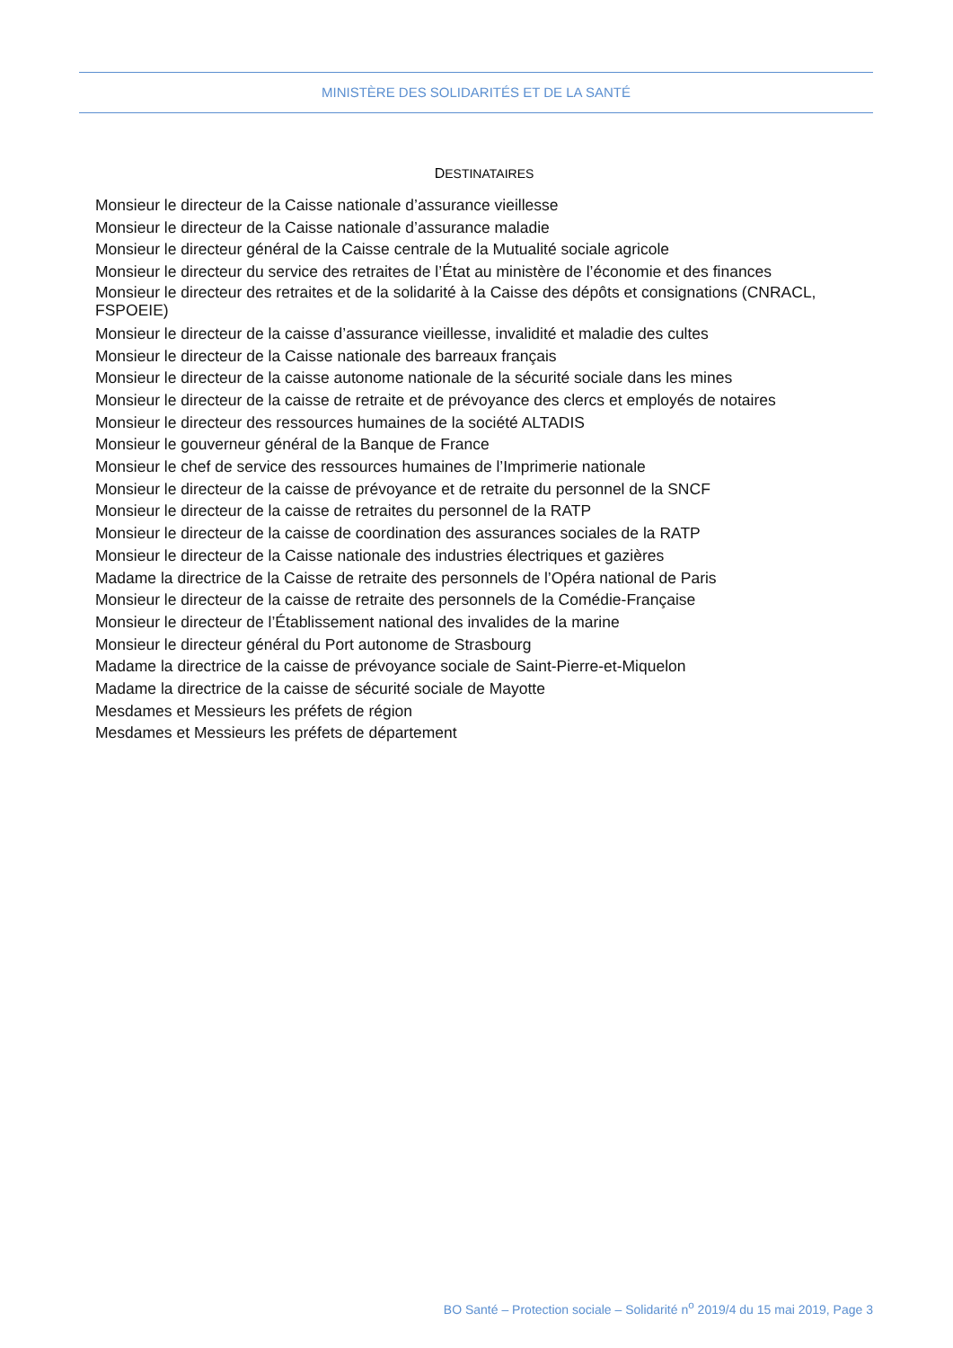MINISTÈRE DES SOLIDARITÉS ET DE LA SANTÉ
DESTINATAIRES
Monsieur le directeur de la Caisse nationale d’assurance vieillesse
Monsieur le directeur de la Caisse nationale d’assurance maladie
Monsieur le directeur général de la Caisse centrale de la Mutualité sociale agricole
Monsieur le directeur du service des retraites de l’État au ministère de l’économie et des finances
Monsieur le directeur des retraites et de la solidarité à la Caisse des dépôts et consignations (CNRACL, FSPOEIE)
Monsieur le directeur de la caisse d’assurance vieillesse, invalidité et maladie des cultes
Monsieur le directeur de la Caisse nationale des barreaux français
Monsieur le directeur de la caisse autonome nationale de la sécurité sociale dans les mines
Monsieur le directeur de la caisse de retraite et de prévoyance des clercs et employés de notaires
Monsieur le directeur des ressources humaines de la société ALTADIS
Monsieur le gouverneur général de la Banque de France
Monsieur le chef de service des ressources humaines de l’Imprimerie nationale
Monsieur le directeur de la caisse de prévoyance et de retraite du personnel de la SNCF
Monsieur le directeur de la caisse de retraites du personnel de la RATP
Monsieur le directeur de la caisse de coordination des assurances sociales de la RATP
Monsieur le directeur de la Caisse nationale des industries électriques et gazières
Madame la directrice de la Caisse de retraite des personnels de l’Opéra national de Paris
Monsieur le directeur de la caisse de retraite des personnels de la Comédie-Française
Monsieur le directeur de l’Établissement national des invalides de la marine
Monsieur le directeur général du Port autonome de Strasbourg
Madame la directrice de la caisse de prévoyance sociale de Saint-Pierre-et-Miquelon
Madame la directrice de la caisse de sécurité sociale de Mayotte
Mesdames et Messieurs les préfets de région
Mesdames et Messieurs les préfets de département
BO Santé – Protection sociale – Solidarité n<sup>o</sup> 2019/4 du 15 mai 2019, Page 3